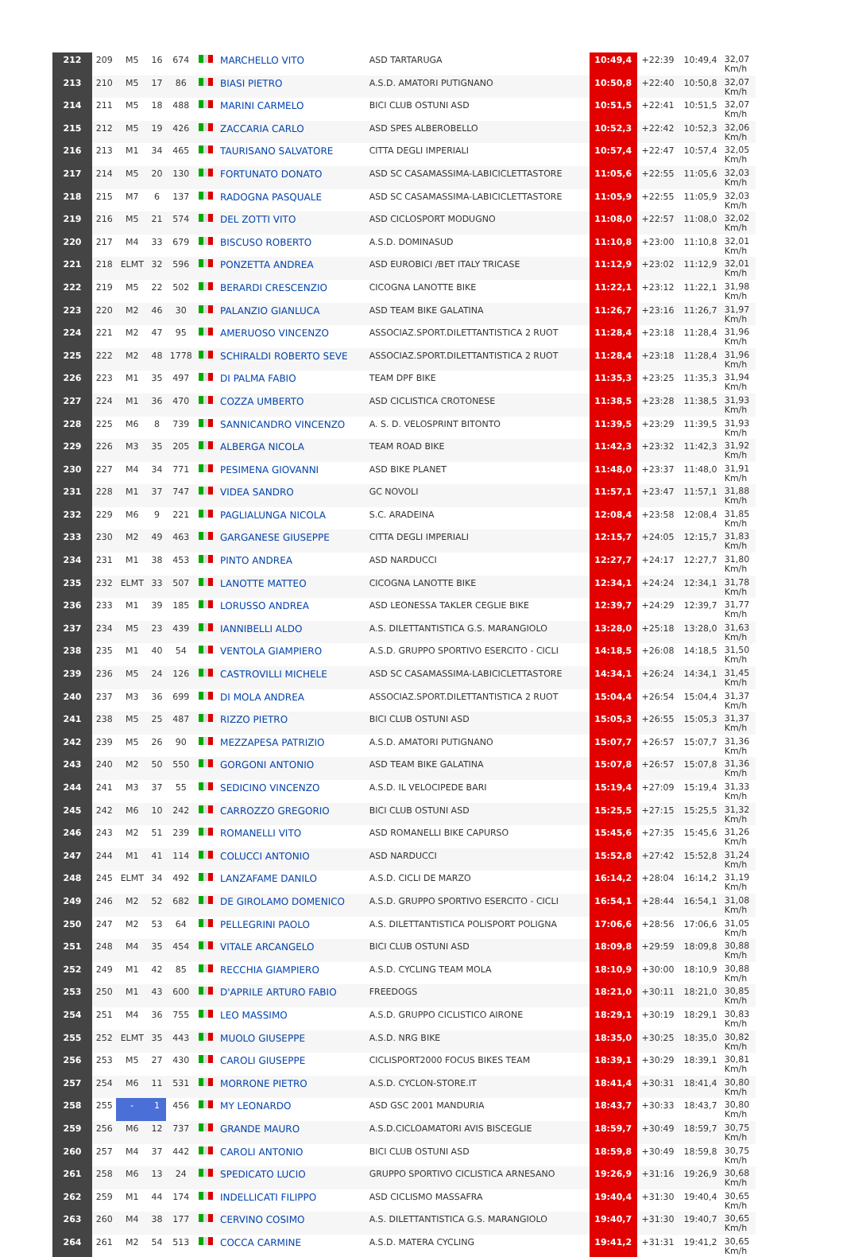| 212 | 209 | M5 | 16 | 674 | | MARCHELLO VITO | ASD TARTARUGA | 10:49,4 | +22:39 | 10:49,4 | 32,07 Km/h |
| 213 | 210 | M5 | 17 | 86 | | BIASI PIETRO | A.S.D. AMATORI PUTIGNANO | 10:50,8 | +22:40 | 10:50,8 | 32,07 Km/h |
| 214 | 211 | M5 | 18 | 488 | | MARINI CARMELO | BICI CLUB OSTUNI ASD | 10:51,5 | +22:41 | 10:51,5 | 32,07 Km/h |
| 215 | 212 | M5 | 19 | 426 | | ZACCARIA CARLO | ASD SPES ALBEROBELLO | 10:52,3 | +22:42 | 10:52,3 | 32,06 Km/h |
| 216 | 213 | M1 | 34 | 465 | | TAURISANO SALVATORE | CITTA DEGLI IMPERIALI | 10:57,4 | +22:47 | 10:57,4 | 32,05 Km/h |
| 217 | 214 | M5 | 20 | 130 | | FORTUNATO DONATO | ASD SC CASAMASSIMA-LABICICLETTASTORE | 11:05,6 | +22:55 | 11:05,6 | 32,03 Km/h |
| 218 | 215 | M7 | 6 | 137 | | RADOGNA PASQUALE | ASD SC CASAMASSIMA-LABICICLETTASTORE | 11:05,9 | +22:55 | 11:05,9 | 32,03 Km/h |
| 219 | 216 | M5 | 21 | 574 | | DEL ZOTTI VITO | ASD CICLOSPORT MODUGNO | 11:08,0 | +22:57 | 11:08,0 | 32,02 Km/h |
| 220 | 217 | M4 | 33 | 679 | | BISCUSO ROBERTO | A.S.D. DOMINASUD | 11:10,8 | +23:00 | 11:10,8 | 32,01 Km/h |
| 221 | 218 | ELMT | 32 | 596 | | PONZETTA ANDREA | ASD EUROBICI /BET ITALY TRICASE | 11:12,9 | +23:02 | 11:12,9 | 32,01 Km/h |
| 222 | 219 | M5 | 22 | 502 | | BERARDI CRESCENZIO | CICOGNA LANOTTE BIKE | 11:22,1 | +23:12 | 11:22,1 | 31,98 Km/h |
| 223 | 220 | M2 | 46 | 30 | | PALANZIO GIANLUCA | ASD TEAM BIKE GALATINA | 11:26,7 | +23:16 | 11:26,7 | 31,97 Km/h |
| 224 | 221 | M2 | 47 | 95 | | AMERUOSO VINCENZO | ASSOCIAZ.SPORT.DILETTANTISTICA 2 RUOT | 11:28,4 | +23:18 | 11:28,4 | 31,96 Km/h |
| 225 | 222 | M2 | 48 | 1778 | | SCHIRALDI ROBERTO SEVE | ASSOCIAZ.SPORT.DILETTANTISTICA 2 RUOT | 11:28,4 | +23:18 | 11:28,4 | 31,96 Km/h |
| 226 | 223 | M1 | 35 | 497 | | DI PALMA FABIO | TEAM DPF BIKE | 11:35,3 | +23:25 | 11:35,3 | 31,94 Km/h |
| 227 | 224 | M1 | 36 | 470 | | COZZA UMBERTO | ASD CICLISTICA CROTONESE | 11:38,5 | +23:28 | 11:38,5 | 31,93 Km/h |
| 228 | 225 | M6 | 8 | 739 | | SANNICANDRO VINCENZO | A. S. D. VELOSPRINT BITONTO | 11:39,5 | +23:29 | 11:39,5 | 31,93 Km/h |
| 229 | 226 | M3 | 35 | 205 | | ALBERGA NICOLA | TEAM ROAD BIKE | 11:42,3 | +23:32 | 11:42,3 | 31,92 Km/h |
| 230 | 227 | M4 | 34 | 771 | | PESIMENA GIOVANNI | ASD BIKE PLANET | 11:48,0 | +23:37 | 11:48,0 | 31,91 Km/h |
| 231 | 228 | M1 | 37 | 747 | | VIDEA SANDRO | GC NOVOLI | 11:57,1 | +23:47 | 11:57,1 | 31,88 Km/h |
| 232 | 229 | M6 | 9 | 221 | | PAGLIALUNGA NICOLA | S.C. ARADEINA | 12:08,4 | +23:58 | 12:08,4 | 31,85 Km/h |
| 233 | 230 | M2 | 49 | 463 | | GARGANESE GIUSEPPE | CITTA DEGLI IMPERIALI | 12:15,7 | +24:05 | 12:15,7 | 31,83 Km/h |
| 234 | 231 | M1 | 38 | 453 | | PINTO ANDREA | ASD NARDUCCI | 12:27,7 | +24:17 | 12:27,7 | 31,80 Km/h |
| 235 | 232 | ELMT | 33 | 507 | | LANOTTE MATTEO | CICOGNA LANOTTE BIKE | 12:34,1 | +24:24 | 12:34,1 | 31,78 Km/h |
| 236 | 233 | M1 | 39 | 185 | | LORUSSO ANDREA | ASD LEONESSA TAKLER CEGLIE BIKE | 12:39,7 | +24:29 | 12:39,7 | 31,77 Km/h |
| 237 | 234 | M5 | 23 | 439 | | IANNIBELLI ALDO | A.S. DILETTANTISTICA G.S. MARANGIOLO | 13:28,0 | +25:18 | 13:28,0 | 31,63 Km/h |
| 238 | 235 | M1 | 40 | 54 | | VENTOLA GIAMPIERO | A.S.D. GRUPPO SPORTIVO ESERCITO - CICLI | 14:18,5 | +26:08 | 14:18,5 | 31,50 Km/h |
| 239 | 236 | M5 | 24 | 126 | | CASTROVILLI MICHELE | ASD SC CASAMASSIMA-LABICICLETTASTORE | 14:34,1 | +26:24 | 14:34,1 | 31,45 Km/h |
| 240 | 237 | M3 | 36 | 699 | | DI MOLA ANDREA | ASSOCIAZ.SPORT.DILETTANTISTICA 2 RUOT | 15:04,4 | +26:54 | 15:04,4 | 31,37 Km/h |
| 241 | 238 | M5 | 25 | 487 | | RIZZO PIETRO | BICI CLUB OSTUNI ASD | 15:05,3 | +26:55 | 15:05,3 | 31,37 Km/h |
| 242 | 239 | M5 | 26 | 90 | | MEZZAPESA PATRIZIO | A.S.D. AMATORI PUTIGNANO | 15:07,7 | +26:57 | 15:07,7 | 31,36 Km/h |
| 243 | 240 | M2 | 50 | 550 | | GORGONI ANTONIO | ASD TEAM BIKE GALATINA | 15:07,8 | +26:57 | 15:07,8 | 31,36 Km/h |
| 244 | 241 | M3 | 37 | 55 | | SEDICINO VINCENZO | A.S.D. IL VELOCIPEDE BARI | 15:19,4 | +27:09 | 15:19,4 | 31,33 Km/h |
| 245 | 242 | M6 | 10 | 242 | | CARROZZO GREGORIO | BICI CLUB OSTUNI ASD | 15:25,5 | +27:15 | 15:25,5 | 31,32 Km/h |
| 246 | 243 | M2 | 51 | 239 | | ROMANELLI VITO | ASD ROMANELLI BIKE CAPURSO | 15:45,6 | +27:35 | 15:45,6 | 31,26 Km/h |
| 247 | 244 | M1 | 41 | 114 | | COLUCCI ANTONIO | ASD NARDUCCI | 15:52,8 | +27:42 | 15:52,8 | 31,24 Km/h |
| 248 | 245 | ELMT | 34 | 492 | | LANZAFAME DANILO | A.S.D. CICLI DE MARZO | 16:14,2 | +28:04 | 16:14,2 | 31,19 Km/h |
| 249 | 246 | M2 | 52 | 682 | | DE GIROLAMO DOMENICO | A.S.D. GRUPPO SPORTIVO ESERCITO - CICLI | 16:54,1 | +28:44 | 16:54,1 | 31,08 Km/h |
| 250 | 247 | M2 | 53 | 64 | | PELLEGRINI PAOLO | A.S. DILETTANTISTICA POLISPORT POLIGNA | 17:06,6 | +28:56 | 17:06,6 | 31,05 Km/h |
| 251 | 248 | M4 | 35 | 454 | | VITALE ARCANGELO | BICI CLUB OSTUNI ASD | 18:09,8 | +29:59 | 18:09,8 | 30,88 Km/h |
| 252 | 249 | M1 | 42 | 85 | | RECCHIA GIAMPIERO | A.S.D. CYCLING TEAM MOLA | 18:10,9 | +30:00 | 18:10,9 | 30,88 Km/h |
| 253 | 250 | M1 | 43 | 600 | | D'APRILE ARTURO FABIO | FREEDOGS | 18:21,0 | +30:11 | 18:21,0 | 30,85 Km/h |
| 254 | 251 | M4 | 36 | 755 | | LEO MASSIMO | A.S.D. GRUPPO CICLISTICO AIRONE | 18:29,1 | +30:19 | 18:29,1 | 30,83 Km/h |
| 255 | 252 | ELMT | 35 | 443 | | MUOLO GIUSEPPE | A.S.D. NRG BIKE | 18:35,0 | +30:25 | 18:35,0 | 30,82 Km/h |
| 256 | 253 | M5 | 27 | 430 | | CAROLI GIUSEPPE | CICLISPORT2000 FOCUS BIKES TEAM | 18:39,1 | +30:29 | 18:39,1 | 30,81 Km/h |
| 257 | 254 | M6 | 11 | 531 | | MORRONE PIETRO | A.S.D. CYCLON-STORE.IT | 18:41,4 | +30:31 | 18:41,4 | 30,80 Km/h |
| 258 | 255 | - | 1 | 456 | | MY LEONARDO | ASD GSC 2001 MANDURIA | 18:43,7 | +30:33 | 18:43,7 | 30,80 Km/h |
| 259 | 256 | M6 | 12 | 737 | | GRANDE MAURO | A.S.D.CICLOAMATORI AVIS BISCEGLIE | 18:59,7 | +30:49 | 18:59,7 | 30,75 Km/h |
| 260 | 257 | M4 | 37 | 442 | | CAROLI ANTONIO | BICI CLUB OSTUNI ASD | 18:59,8 | +30:49 | 18:59,8 | 30,75 Km/h |
| 261 | 258 | M6 | 13 | 24 | | SPEDICATO LUCIO | GRUPPO SPORTIVO CICLISTICA ARNESANO | 19:26,9 | +31:16 | 19:26,9 | 30,68 Km/h |
| 262 | 259 | M1 | 44 | 174 | | INDELLICATI FILIPPO | ASD CICLISMO MASSAFRA | 19:40,4 | +31:30 | 19:40,4 | 30,65 Km/h |
| 263 | 260 | M4 | 38 | 177 | | CERVINO COSIMO | A.S. DILETTANTISTICA G.S. MARANGIOLO | 19:40,7 | +31:30 | 19:40,7 | 30,65 Km/h |
| 264 | 261 | M2 | 54 | 513 | | COCCA CARMINE | A.S.D. MATERA CYCLING | 19:41,2 | +31:31 | 19:41,2 | 30,65 Km/h |